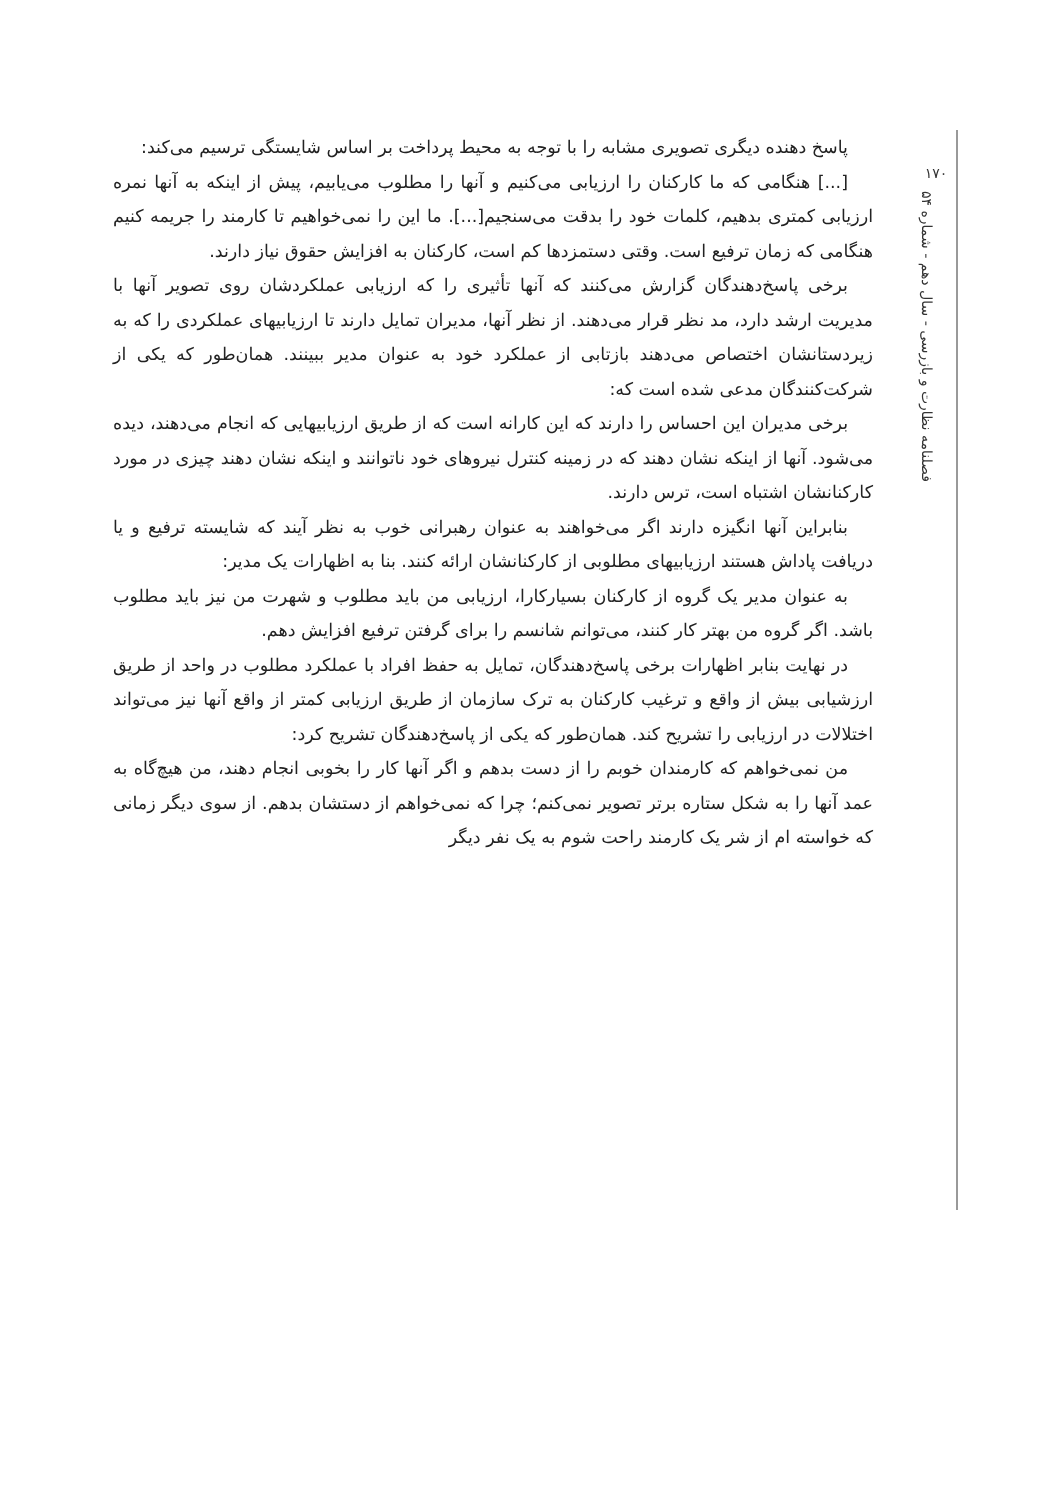۱۷۰
فصلنامه نظارت و بازرسی - سال دهم - شماره ۵۴
پاسخ دهنده دیگری تصویری مشابه را با توجه به محیط پرداخت بر اساس شایستگی ترسیم می‌کند:
[...] هنگامی که ما کارکنان را ارزیابی می‌کنیم و آنها را مطلوب می‌یابیم، پیش از اینکه به آنها نمره ارزیابی کمتری بدهیم، کلمات خود را بدقت می‌سنجیم[...]. ما این را نمی‌خواهیم تا کارمند را جریمه کنیم هنگامی که زمان ترفیع است. وقتی دستمزدها کم است، کارکنان به افزایش حقوق نیاز دارند.
برخی پاسخ‌دهندگان گزارش می‌کنند که آنها تأثیری را که ارزیابی عملکردشان روی تصویر آنها با مدیریت ارشد دارد، مد نظر قرار می‌دهند. از نظر آنها، مدیران تمایل دارند تا ارزیابیهای عملکردی را که به زیردستانشان اختصاص می‌دهند بازتابی از عملکرد خود به عنوان مدیر ببینند. همان‌طور که یکی از شرکت‌کنندگان مدعی شده است که:
برخی مدیران این احساس را دارند که این کارانه است که از طریق ارزیابیهایی که انجام می‌دهند، دیده می‌شود. آنها از اینکه نشان دهند که در زمینه کنترل نیروهای خود ناتوانند و اینکه نشان دهند چیزی در مورد کارکنانشان اشتباه است، ترس دارند.
بنابراین آنها انگیزه دارند اگر می‌خواهند به عنوان رهبرانی خوب به نظر آیند که شایسته ترفیع و یا دریافت پاداش هستند ارزیابیهای مطلوبی از کارکنانشان ارائه کنند. بنا به اظهارات یک مدیر:
به عنوان مدیر یک گروه از کارکنان بسیارکارا، ارزیابی من باید مطلوب و شهرت من نیز باید مطلوب باشد. اگر گروه من بهتر کار کنند، می‌توانم شانسم را برای گرفتن ترفیع افزایش دهم.
در نهایت بنابر اظهارات برخی پاسخ‌دهندگان، تمایل به حفظ افراد با عملکرد مطلوب در واحد از طریق ارزشیابی بیش از واقع و ترغیب کارکنان به ترک سازمان از طریق ارزیابی کمتر از واقع آنها نیز می‌تواند اختلالات در ارزیابی را تشریح کند. همان‌طور که یکی از پاسخ‌دهندگان تشریح کرد:
من نمی‌خواهم که کارمندان خوبم را از دست بدهم و اگر آنها کار را بخوبی انجام دهند، من هیچ‌گاه به عمد آنها را به شکل ستاره برتر تصویر نمی‌کنم؛ چرا که نمی‌خواهم از دستشان بدهم. از سوی دیگر زمانی که خواسته ام از شر یک کارمند راحت شوم به یک نفر دیگر